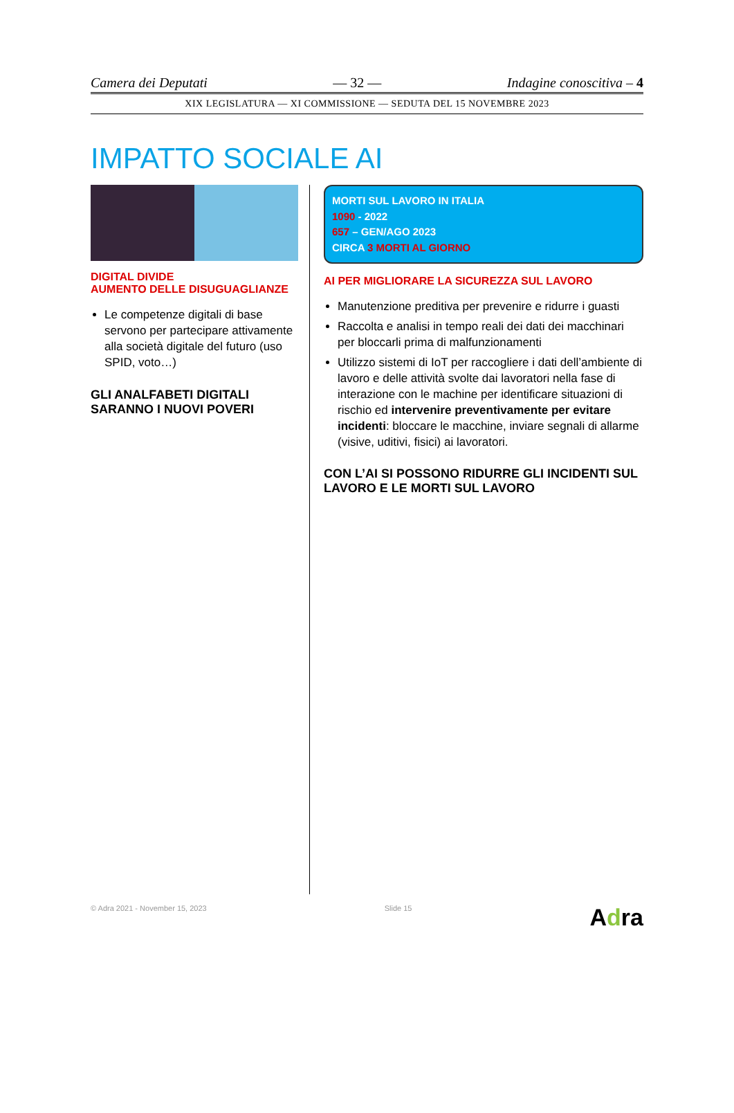Camera dei Deputati — 32 — Indagine conoscitiva – 4
XIX LEGISLATURA — XI COMMISSIONE — SEDUTA DEL 15 NOVEMBRE 2023
IMPATTO SOCIALE AI
DIGITAL DIVIDE
AUMENTO DELLE DISUGUAGLIANZE
Le competenze digitali di base servono per partecipare attivamente alla società digitale del futuro (uso SPID, voto…)
GLI ANALFABETI DIGITALI SARANNO I NUOVI POVERI
MORTI SUL LAVORO IN ITALIA
1090 - 2022
657 – GEN/AGO 2023
CIRCA 3 MORTI AL GIORNO
AI PER MIGLIORARE LA SICUREZZA SUL LAVORO
Manutenzione preditiva per prevenire e ridurre i guasti
Raccolta e analisi in tempo reali dei dati dei macchinari per bloccarli prima di malfunzionamenti
Utilizzo sistemi di IoT per raccogliere i dati dell’ambiente di lavoro e delle attività svolte dai lavoratori nella fase di interazione con le machine per identificare situazioni di rischio ed intervenire preventivamente per evitare incidenti: bloccare le macchine, inviare segnali di allarme (visive, uditivi, fisici) ai lavoratori.
CON L’AI SI POSSONO RIDURRE GLI INCIDENTI SUL LAVORO E LE MORTI SUL LAVORO
© Adra 2021 - November 15, 2023 Slide 15 Adra